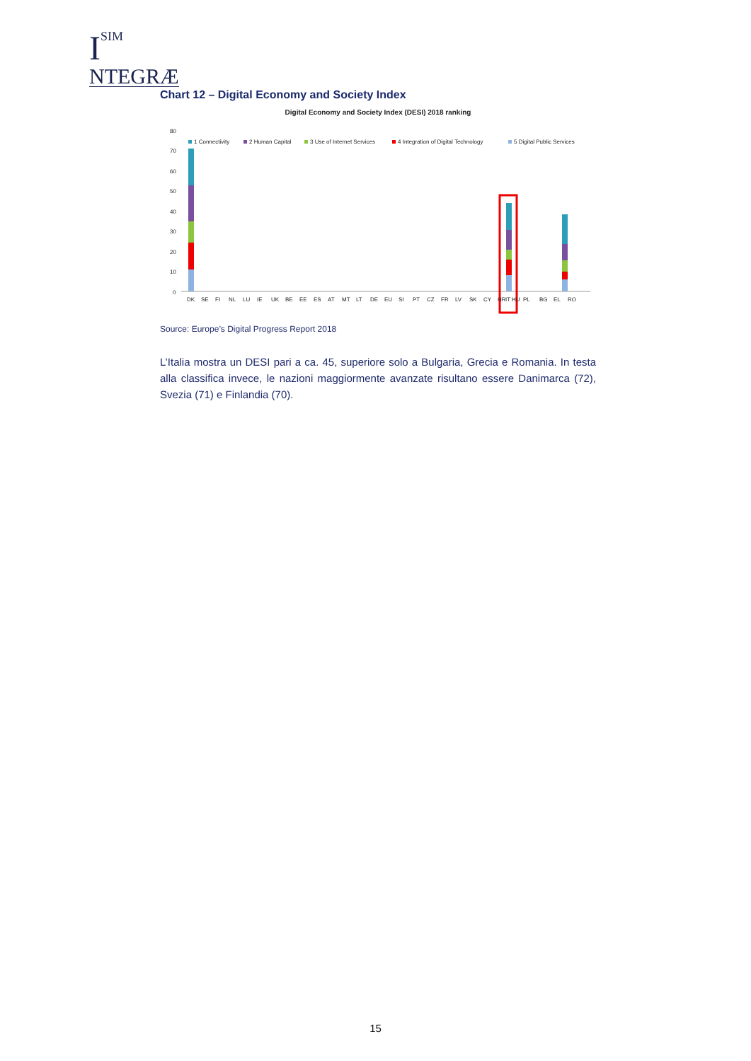I
SIM
NTEGRÆ
Chart 12 – Digital Economy and Society Index
Digital Economy and Society Index (DESI) 2018 ranking
80
70
60
50
40
30
20
10
0
1 Connectivity
2 Human Capital
3 Use of Internet Services
4 Integration of Digital Technology
5 Digital Public Services
DK
SE
FI
NL
LU
IE
UK
BE
EE
ES
AT
MT
LT
DE
EU
SI
PT
CZ
FR
LV
SK
CY
HR
HU
PL
IT
BG
EL
RO
Source: Europe’s Digital Progress Report 2018
L’Italia mostra un DESI pari a ca. 45, superiore solo a Bulgaria, Grecia e Romania. In testa alla classifica invece, le nazioni maggiormente avanzate risultano essere Danimarca (72), Svezia (71) e Finlandia (70).
15